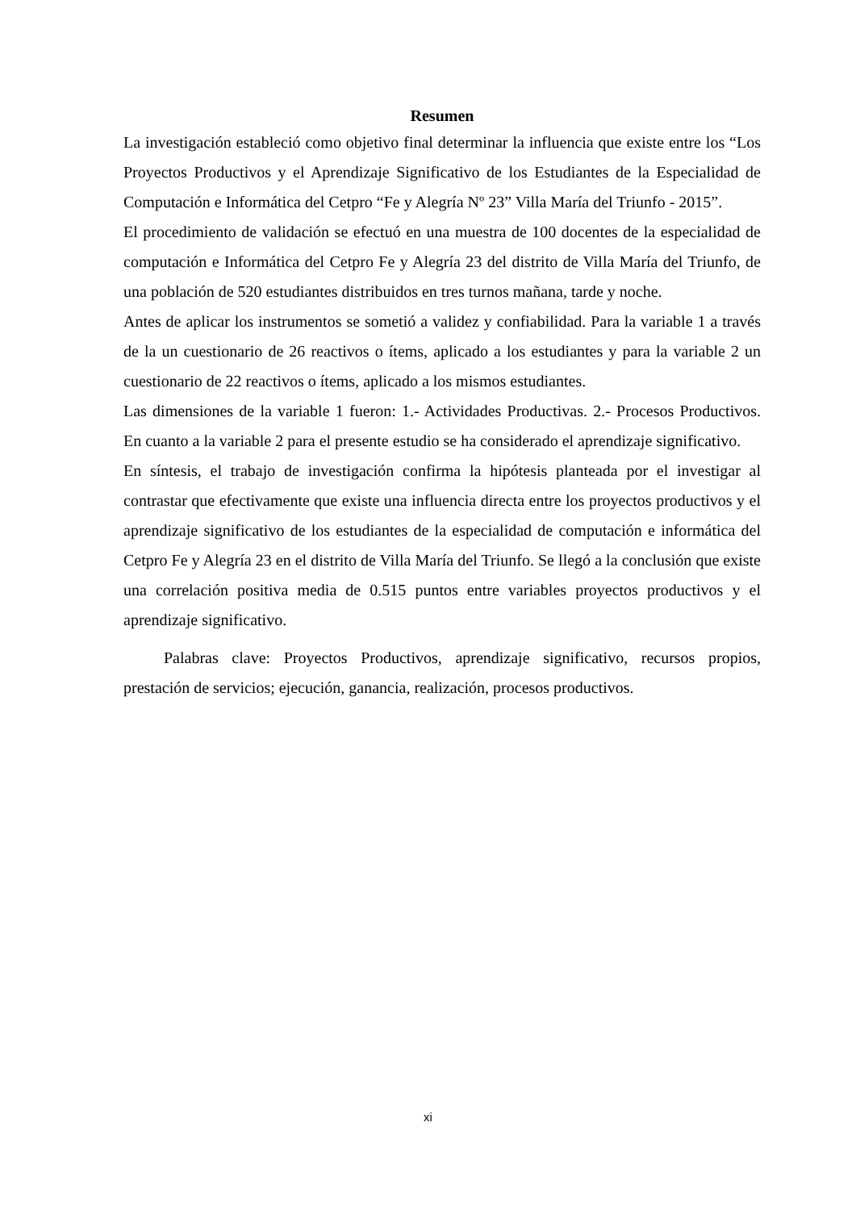Resumen
La investigación estableció como objetivo final determinar la influencia que existe entre los “Los Proyectos Productivos y el Aprendizaje Significativo de los Estudiantes de la Especialidad de Computación e Informática del Cetpro “Fe y Alegría Nº 23” Villa María del Triunfo - 2015”.
El procedimiento de validación se efectuó en una muestra de 100 docentes de la especialidad de computación e Informática del Cetpro Fe y Alegría 23 del distrito de Villa María del Triunfo, de una población de 520 estudiantes distribuidos en tres turnos mañana, tarde y noche.
Antes de aplicar los instrumentos se sometió a validez y confiabilidad. Para la variable 1 a través de la un cuestionario de 26 reactivos o ítems, aplicado a los estudiantes y para la variable 2 un cuestionario de 22 reactivos o ítems, aplicado a los mismos estudiantes.
Las dimensiones de la variable 1 fueron: 1.- Actividades Productivas. 2.- Procesos Productivos. En cuanto a la variable 2 para el presente estudio se ha considerado el aprendizaje significativo.
En síntesis, el trabajo de investigación confirma la hipótesis planteada por el investigar al contrastar que efectivamente que existe una influencia directa entre los proyectos productivos y el aprendizaje significativo de los estudiantes de la especialidad de computación e informática del Cetpro Fe y Alegría 23 en el distrito de Villa María del Triunfo. Se llegó a la conclusión que existe una correlación positiva media de 0.515 puntos entre variables proyectos productivos y el aprendizaje significativo.
Palabras clave: Proyectos Productivos, aprendizaje significativo, recursos propios, prestación de servicios; ejecución, ganancia, realización, procesos productivos.
xi